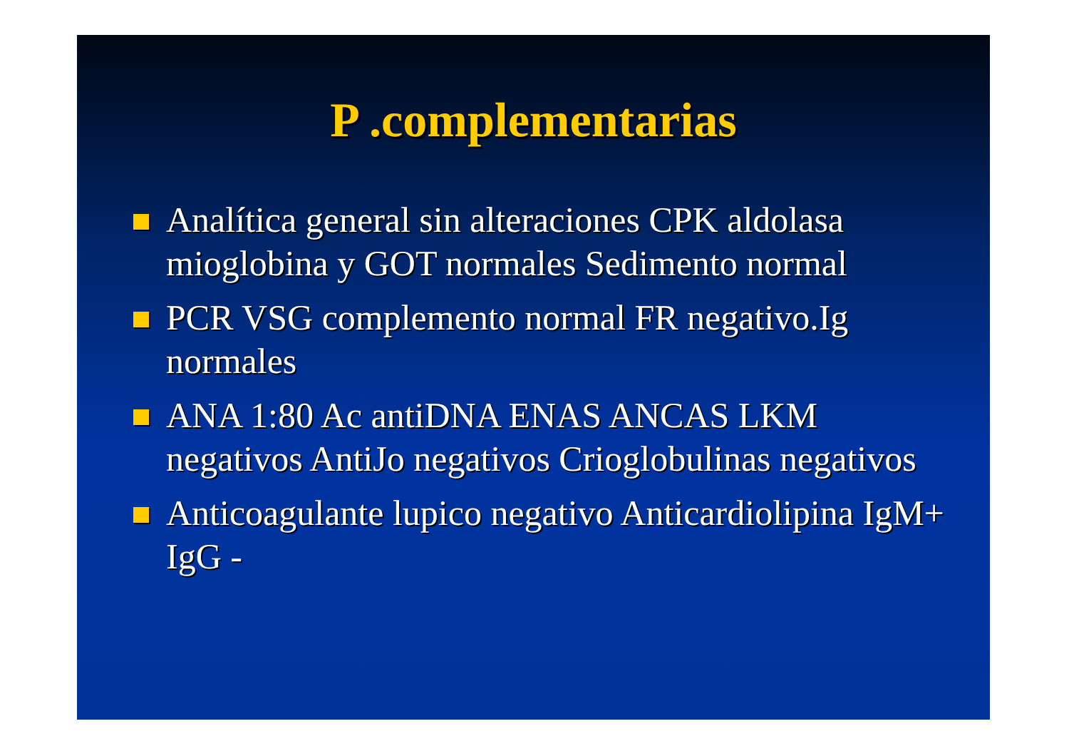P .complementarias
Analítica general sin alteraciones CPK aldolasa mioglobina y GOT normales Sedimento normal
PCR VSG complemento normal FR negativo.Ig normales
ANA 1:80 Ac antiDNA ENAS ANCAS LKM negativos AntiJo negativos Crioglobulinas negativos
Anticoagulante lupico negativo Anticardiolipina IgM+ IgG -